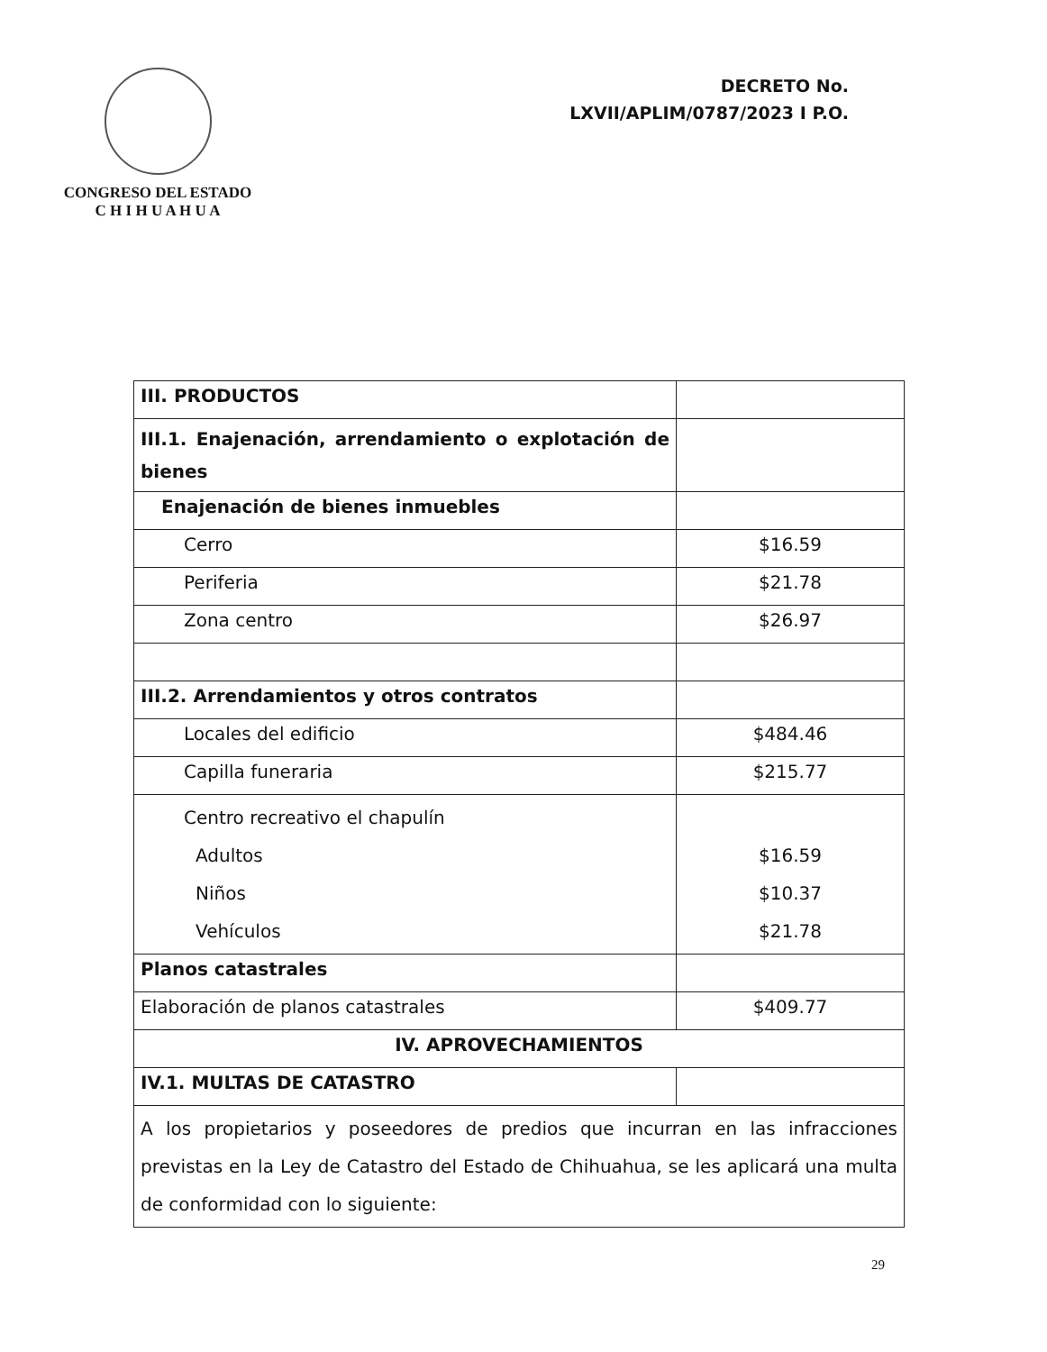CONGRESO DEL ESTADO
C H I H U A H U A
DECRETO No.
LXVII/APLIM/0787/2023 I P.O.
| III. PRODUCTOS | |
| III.1. Enajenación, arrendamiento o explotación de bienes | |
| Enajenación de bienes inmuebles | |
| Cerro | $16.59 |
| Periferia | $21.78 |
| Zona centro | $26.97 |
| III.2. Arrendamientos y otros contratos | |
| Locales del edificio | $484.46 |
| Capilla funeraria | $215.77 |
| Centro recreativo el chapulín Adultos Niños Vehículos | $16.59 $10.37 $21.78 |
| Planos catastrales | |
| Elaboración de planos catastrales | $409.77 |
| IV. APROVECHAMIENTOS | |
| IV.1. MULTAS DE CATASTRO | |
| A los propietarios y poseedores de predios que incurran en las infracciones previstas en la Ley de Catastro del Estado de Chihuahua, se les aplicará una multa de conformidad con lo siguiente: | |
29